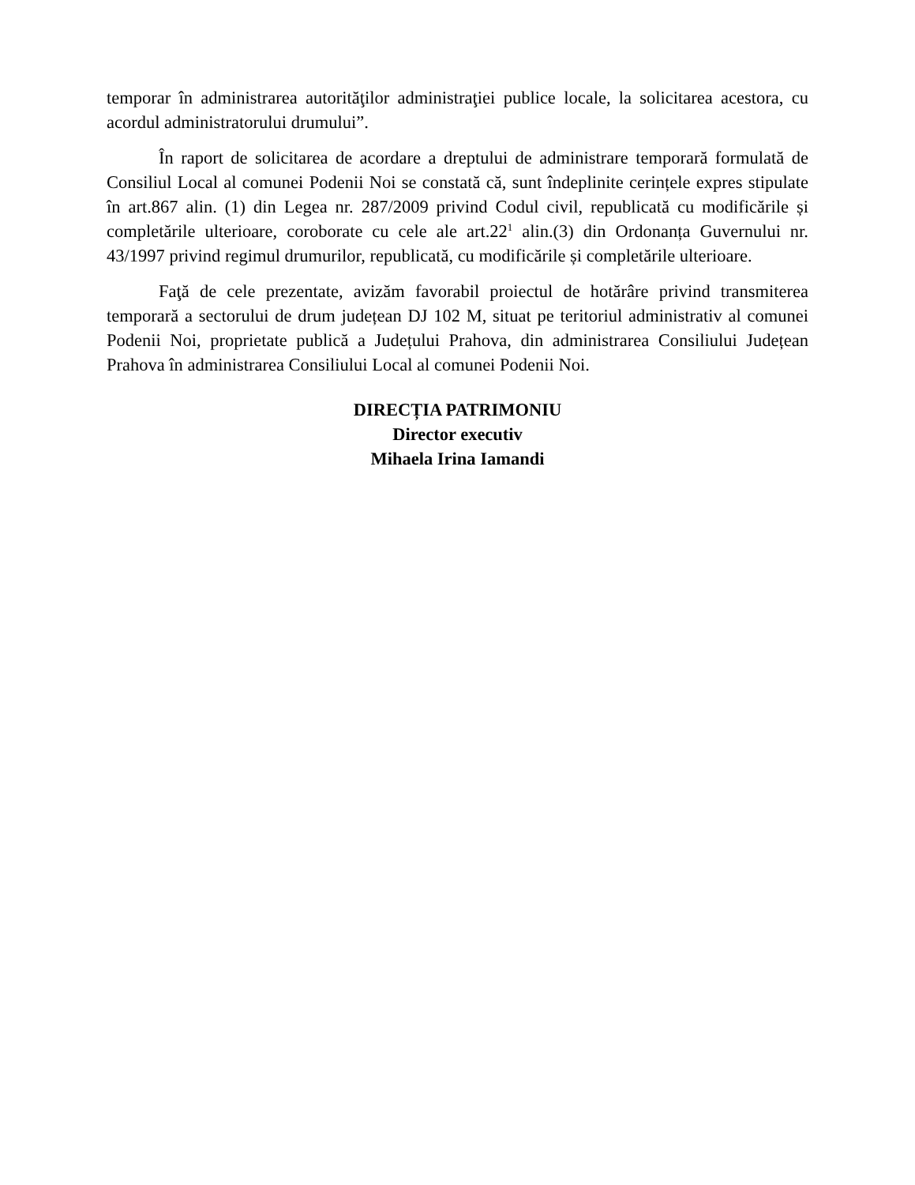temporar în administrarea autorităţilor administraţiei publice locale, la solicitarea acestora, cu acordul administratorului drumului”.
În raport de solicitarea de acordare a dreptului de administrare temporară formulată de Consiliul Local al comunei Podenii Noi se constată că, sunt îndeplinite cerințele expres stipulate în art.867 alin. (1) din Legea nr. 287/2009 privind Codul civil, republicată cu modificările și completările ulterioare, coroborate cu cele ale art.22<sup>1</sup> alin.(3) din Ordonanța Guvernului nr. 43/1997 privind regimul drumurilor, republicată, cu modificările și completările ulterioare.
Faţă de cele prezentate, avizăm favorabil proiectul de hotărâre privind transmiterea temporară a sectorului de drum județean DJ 102 M, situat pe teritoriul administrativ al comunei Podenii Noi, proprietate publică a Județului Prahova, din administrarea Consiliului Județean Prahova în administrarea Consiliului Local al comunei Podenii Noi.
DIRECȚIA PATRIMONIU
Director executiv
Mihaela Irina Iamandi